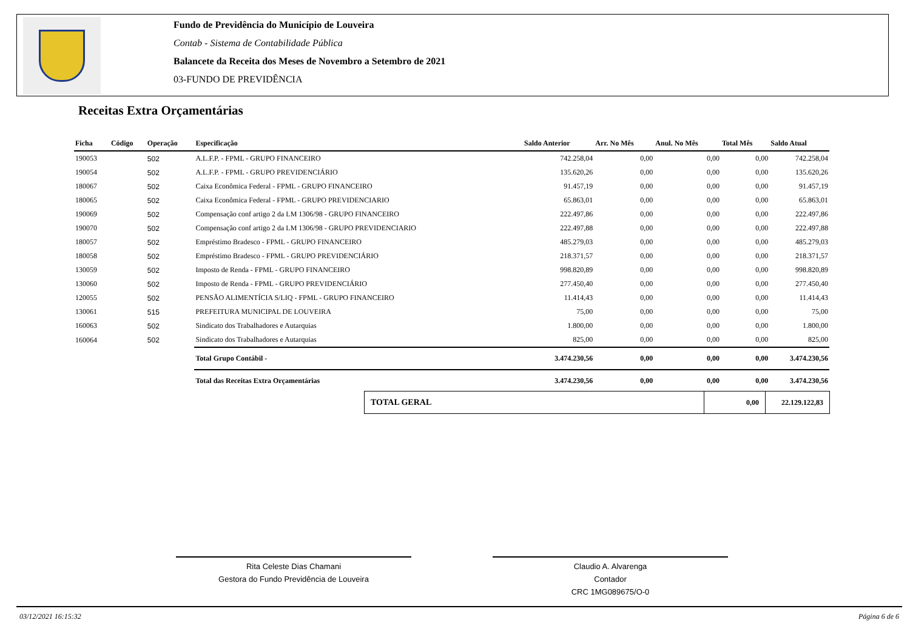Fundo de Previdência do Município de Louveira
Contab - Sistema de Contabilidade Pública
Balancete da Receita dos Meses de Novembro a Setembro de 2021
03-FUNDO DE PREVIDÊNCIA
Receitas Extra Orçamentárias
| Ficha | Código | Operação | Especificação | Saldo Anterior | Arr. No Mês | Anul. No Mês | Total Mês | Saldo Atual |
| --- | --- | --- | --- | --- | --- | --- | --- | --- |
| 190053 | | 502 | A.L.F.P. - FPML - GRUPO FINANCEIRO | 742.258,04 | 0,00 | 0,00 | 0,00 | 742.258,04 |
| 190054 | | 502 | A.L.F.P. - FPML - GRUPO PREVIDENCIÁRIO | 135.620,26 | 0,00 | 0,00 | 0,00 | 135.620,26 |
| 180067 | | 502 | Caixa Econômica Federal - FPML - GRUPO FINANCEIRO | 91.457,19 | 0,00 | 0,00 | 0,00 | 91.457,19 |
| 180065 | | 502 | Caixa Econômica Federal - FPML - GRUPO PREVIDENCIARIO | 65.863,01 | 0,00 | 0,00 | 0,00 | 65.863,01 |
| 190069 | | 502 | Compensação conf artigo 2 da LM 1306/98 - GRUPO FINANCEIRO | 222.497,86 | 0,00 | 0,00 | 0,00 | 222.497,86 |
| 190070 | | 502 | Compensação conf artigo 2 da LM 1306/98 - GRUPO PREVIDENCIARIO | 222.497,88 | 0,00 | 0,00 | 0,00 | 222.497,88 |
| 180057 | | 502 | Empréstimo Bradesco - FPML - GRUPO FINANCEIRO | 485.279,03 | 0,00 | 0,00 | 0,00 | 485.279,03 |
| 180058 | | 502 | Empréstimo Bradesco - FPML - GRUPO PREVIDENCIÁRIO | 218.371,57 | 0,00 | 0,00 | 0,00 | 218.371,57 |
| 130059 | | 502 | Imposto de Renda - FPML - GRUPO FINANCEIRO | 998.820,89 | 0,00 | 0,00 | 0,00 | 998.820,89 |
| 130060 | | 502 | Imposto de Renda - FPML - GRUPO PREVIDENCIÁRIO | 277.450,40 | 0,00 | 0,00 | 0,00 | 277.450,40 |
| 120055 | | 502 | PENSÃO ALIMENTÍCIA S/LIQ - FPML - GRUPO FINANCEIRO | 11.414,43 | 0,00 | 0,00 | 0,00 | 11.414,43 |
| 130061 | | 515 | PREFEITURA MUNICIPAL DE LOUVEIRA | 75,00 | 0,00 | 0,00 | 0,00 | 75,00 |
| 160063 | | 502 | Sindicato dos Trabalhadores e Autarquias | 1.800,00 | 0,00 | 0,00 | 0,00 | 1.800,00 |
| 160064 | | 502 | Sindicato dos Trabalhadores e Autarquias | 825,00 | 0,00 | 0,00 | 0,00 | 825,00 |
| | | | Total Grupo Contábil - | 3.474.230,56 | 0,00 | 0,00 | 0,00 | 3.474.230,56 |
| | | | Total das Receitas Extra Orçamentárias | 3.474.230,56 | 0,00 | 0,00 | 0,00 | 3.474.230,56 |
| TOTAL GERAL | 0,00 | 22.129.122,83 |
Rita Celeste Dias Chamani
Gestora do Fundo Previdência de Louveira
Claudio A. Alvarenga
Contador
CRC 1MG089675/O-0
03/12/2021 16:15:32 Página 6 de 6